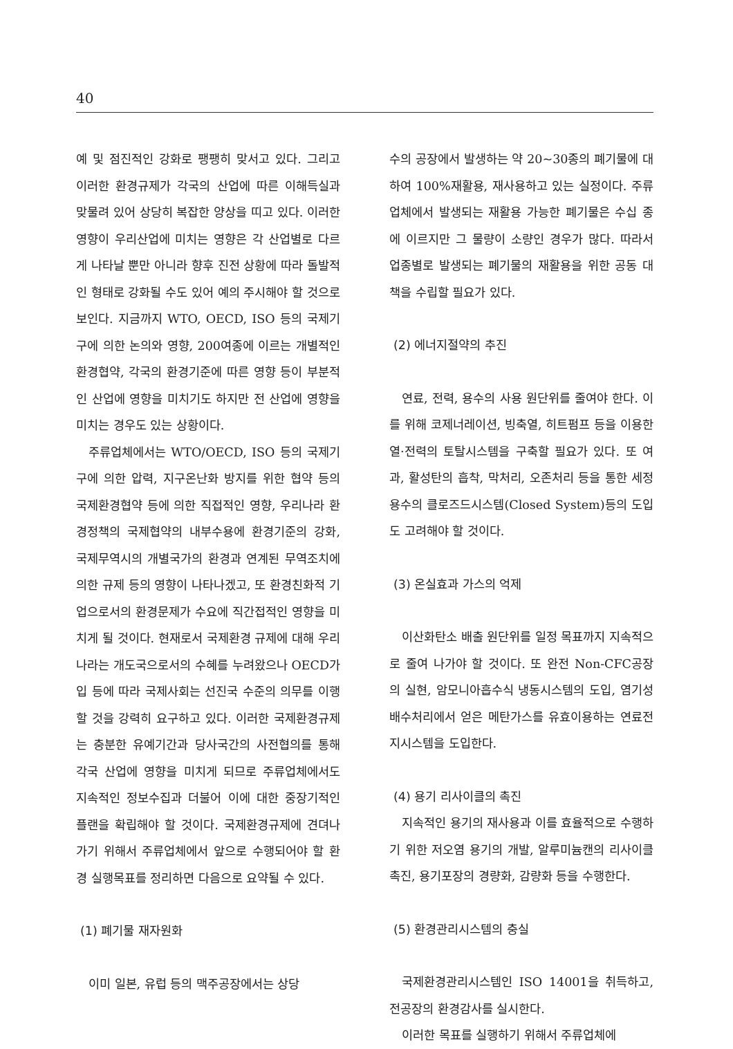40
예 및 점진적인 강화로 팽팽히 맞서고 있다. 그리고 이러한 환경규제가 각국의 산업에 따른 이해득실과 맞물려 있어 상당히 복잡한 양상을 띠고 있다. 이러한 영향이 우리산업에 미치는 영향은 각 산업별로 다르게 나타날 뿐만 아니라 향후 진전 상황에 따라 돌발적인 형태로 강화될 수도 있어 예의 주시해야 할 것으로 보인다. 지금까지 WTO, OECD, ISO 등의 국제기구에 의한 논의와 영향, 200여종에 이르는 개별적인 환경협약, 각국의 환경기준에 따른 영향 등이 부분적인 산업에 영향을 미치기도 하지만 전 산업에 영향을 미치는 경우도 있는 상황이다.
주류업체에서는 WTO/OECD, ISO 등의 국제기구에 의한 압력, 지구온난화 방지를 위한 협약 등의 국제환경협약 등에 의한 직접적인 영향, 우리나라 환경정책의 국제협약의 내부수용에 환경기준의 강화, 국제무역시의 개별국가의 환경과 연계된 무역조치에 의한 규제 등의 영향이 나타나겠고, 또 환경친화적 기업으로서의 환경문제가 수요에 직간접적인 영향을 미치게 될 것이다. 현재로서 국제환경 규제에 대해 우리나라는 개도국으로서의 수혜를 누려왔으나 OECD가입 등에 따라 국제사회는 선진국 수준의 의무를 이행할 것을 강력히 요구하고 있다. 이러한 국제환경규제는 충분한 유예기간과 당사국간의 사전협의를 통해 각국 산업에 영향을 미치게 되므로 주류업체에서도 지속적인 정보수집과 더불어 이에 대한 중장기적인 플랜을 확립해야 할 것이다. 국제환경규제에 견뎌나가기 위해서 주류업체에서 앞으로 수행되어야 할 환경 실행목표를 정리하면 다음으로 요약될 수 있다.
(1) 폐기물 재자원화
이미 일본, 유럽 등의 맥주공장에서는 상당
수의 공장에서 발생하는 약 20~30종의 폐기물에 대하여 100%재활용, 재사용하고 있는 실정이다. 주류업체에서 발생되는 재활용 가능한 폐기물은 수십 종에 이르지만 그 물량이 소량인 경우가 많다. 따라서 업종별로 발생되는 폐기물의 재활용을 위한 공동 대책을 수립할 필요가 있다.
(2) 에너지절약의 추진
연료, 전력, 용수의 사용 원단위를 줄여야 한다. 이를 위해 코제너레이션, 빙축열, 히트펌프 등을 이용한 열·전력의 토탈시스템을 구축할 필요가 있다. 또 여과, 활성탄의 흡착, 막처리, 오존처리 등을 통한 세정용수의 클로즈드시스템(Closed System)등의 도입도 고려해야 할 것이다.
(3) 온실효과 가스의 억제
이산화탄소 배출 원단위를 일정 목표까지 지속적으로 줄여 나가야 할 것이다. 또 완전 Non-CFC공장의 실현, 암모니아흡수식 냉동시스템의 도입, 염기성배수처리에서 얻은 메탄가스를 유효이용하는 연료전지시스템을 도입한다.
(4) 용기 리사이클의 촉진
지속적인 용기의 재사용과 이를 효율적으로 수행하기 위한 저오염 용기의 개발, 알루미늄캔의 리사이클 촉진, 용기포장의 경량화, 감량화 등을 수행한다.
(5) 환경관리시스템의 충실
국제환경관리시스템인 ISO 14001을 취득하고, 전공장의 환경감사를 실시한다.
이러한 목표를 실행하기 위해서 주류업체에